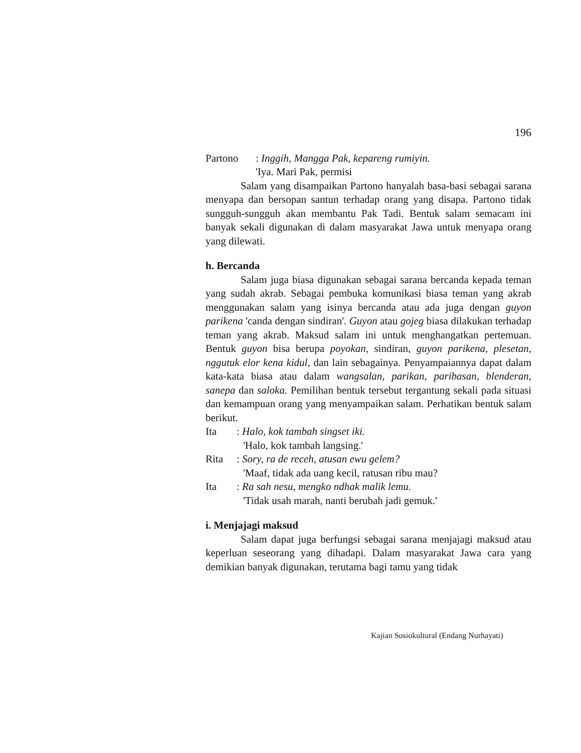196
Partono: Inggih, Mangga Pak, kepareng rumiyin.
'Iya. Mari Pak, permisi
Salam yang disampaikan Partono hanyalah basa-basi sebagai sarana menyapa dan bersopan santun terhadap orang yang disapa. Partono tidak sungguh-sungguh akan membantu Pak Tadi. Bentuk salam semacam ini banyak sekali digunakan di dalam masyarakat Jawa untuk menyapa orang yang dilewati.
h. Bercanda
Salam juga biasa digunakan sebagai sarana bercanda kepada teman yang sudah akrab. Sebagai pembuka komunikasi biasa teman yang akrab menggunakan salam yang isinya bercanda atau ada juga dengan guyon parikena 'canda dengan sindiran'. Guyon atau gojeg biasa dilakukan terhadap teman yang akrab. Maksud salam ini untuk menghangatkan pertemuan. Bentuk guyon bisa berupa poyokan, sindiran, guyon parikena, plesetan, nggutuk elor kena kidul, dan lain sebagainya. Penyampaiannya dapat dalam kata-kata biasa atau dalam wangsalan, parikan, paribasan, blenderan, sanepa dan saloka. Pemilihan bentuk tersebut tergantung sekali pada situasi dan kemampuan orang yang menyampaikan salam. Perhatikan bentuk salam berikut.
Ita: Halo, kok tambah singset iki.
'Halo, kok tambah langsing.'
Rita: Sory, ra de receh, atusan ewu gelem?
'Maaf, tidak ada uang kecil, ratusan ribu mau?
Ita: Ra sah nesu, mengko ndhak malik lemu.
'Tidak usah marah, nanti berubah jadi gemuk.'
i. Menjajagi maksud
Salam dapat juga berfungsi sebagai sarana menjajagi maksud atau keperluan seseorang yang dihadapi. Dalam masyarakat Jawa cara yang demikian banyak digunakan, terutama bagi tamu yang tidak
Kajian Sosiokultural (Endang Nurhayati)